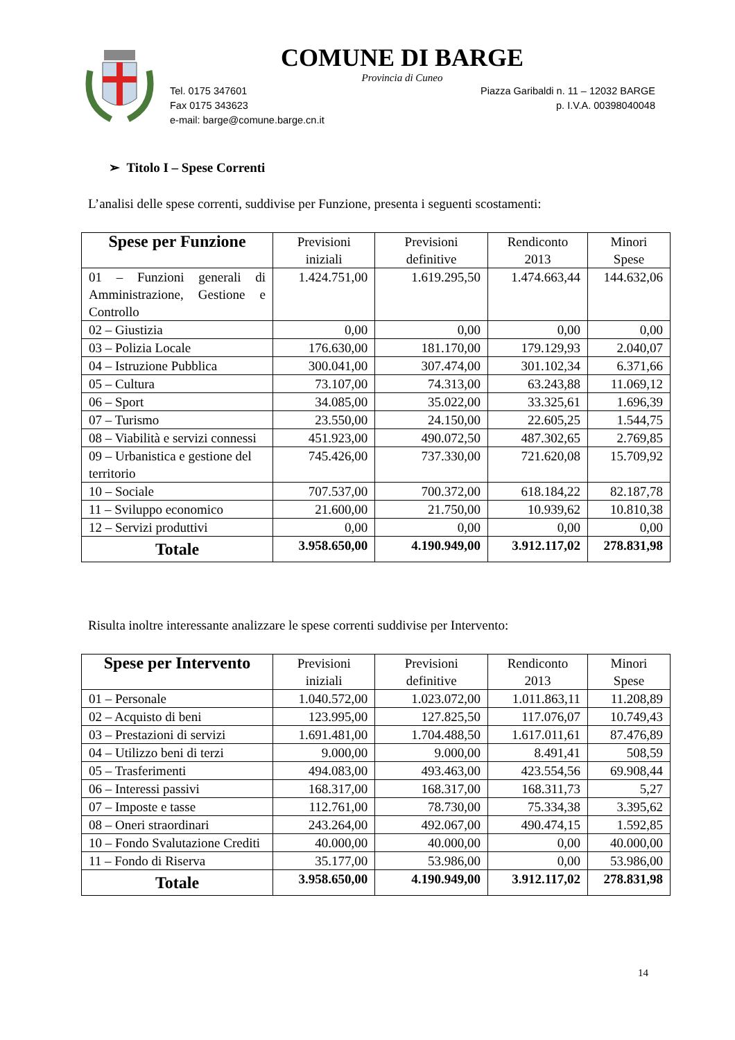COMUNE DI BARGE
Provincia di Cuneo
Tel. 0175 347601
Fax 0175 343623
e-mail: barge@comune.barge.cn.it
Piazza Garibaldi n. 11 – 12032 BARGE
p. I.V.A. 00398040048
➢ Titolo I – Spese Correnti
L’analisi delle spese correnti, suddivise per Funzione, presenta i seguenti scostamenti:
| Spese per Funzione | Previsioni iniziali | Previsioni definitive | Rendiconto 2013 | Minori Spese |
| --- | --- | --- | --- | --- |
| 01 – Funzioni generali di Amministrazione, Gestione e Controllo | 1.424.751,00 | 1.619.295,50 | 1.474.663,44 | 144.632,06 |
| 02 – Giustizia | 0,00 | 0,00 | 0,00 | 0,00 |
| 03 – Polizia Locale | 176.630,00 | 181.170,00 | 179.129,93 | 2.040,07 |
| 04 – Istruzione Pubblica | 300.041,00 | 307.474,00 | 301.102,34 | 6.371,66 |
| 05 – Cultura | 73.107,00 | 74.313,00 | 63.243,88 | 11.069,12 |
| 06 – Sport | 34.085,00 | 35.022,00 | 33.325,61 | 1.696,39 |
| 07 – Turismo | 23.550,00 | 24.150,00 | 22.605,25 | 1.544,75 |
| 08 – Viabilità e servizi connessi | 451.923,00 | 490.072,50 | 487.302,65 | 2.769,85 |
| 09 – Urbanistica e gestione del territorio | 745.426,00 | 737.330,00 | 721.620,08 | 15.709,92 |
| 10 – Sociale | 707.537,00 | 700.372,00 | 618.184,22 | 82.187,78 |
| 11 – Sviluppo economico | 21.600,00 | 21.750,00 | 10.939,62 | 10.810,38 |
| 12 – Servizi produttivi | 0,00 | 0,00 | 0,00 | 0,00 |
| Totale | 3.958.650,00 | 4.190.949,00 | 3.912.117,02 | 278.831,98 |
Risulta inoltre interessante analizzare le spese correnti suddivise per Intervento:
| Spese per Intervento | Previsioni iniziali | Previsioni definitive | Rendiconto 2013 | Minori Spese |
| --- | --- | --- | --- | --- |
| 01 – Personale | 1.040.572,00 | 1.023.072,00 | 1.011.863,11 | 11.208,89 |
| 02 – Acquisto di beni | 123.995,00 | 127.825,50 | 117.076,07 | 10.749,43 |
| 03 – Prestazioni di servizi | 1.691.481,00 | 1.704.488,50 | 1.617.011,61 | 87.476,89 |
| 04 – Utilizzo beni di terzi | 9.000,00 | 9.000,00 | 8.491,41 | 508,59 |
| 05 – Trasferimenti | 494.083,00 | 493.463,00 | 423.554,56 | 69.908,44 |
| 06 – Interessi passivi | 168.317,00 | 168.317,00 | 168.311,73 | 5,27 |
| 07 – Imposte e tasse | 112.761,00 | 78.730,00 | 75.334,38 | 3.395,62 |
| 08 – Oneri straordinari | 243.264,00 | 492.067,00 | 490.474,15 | 1.592,85 |
| 10 – Fondo Svalutazione Crediti | 40.000,00 | 40.000,00 | 0,00 | 40.000,00 |
| 11 – Fondo di Riserva | 35.177,00 | 53.986,00 | 0,00 | 53.986,00 |
| Totale | 3.958.650,00 | 4.190.949,00 | 3.912.117,02 | 278.831,98 |
14